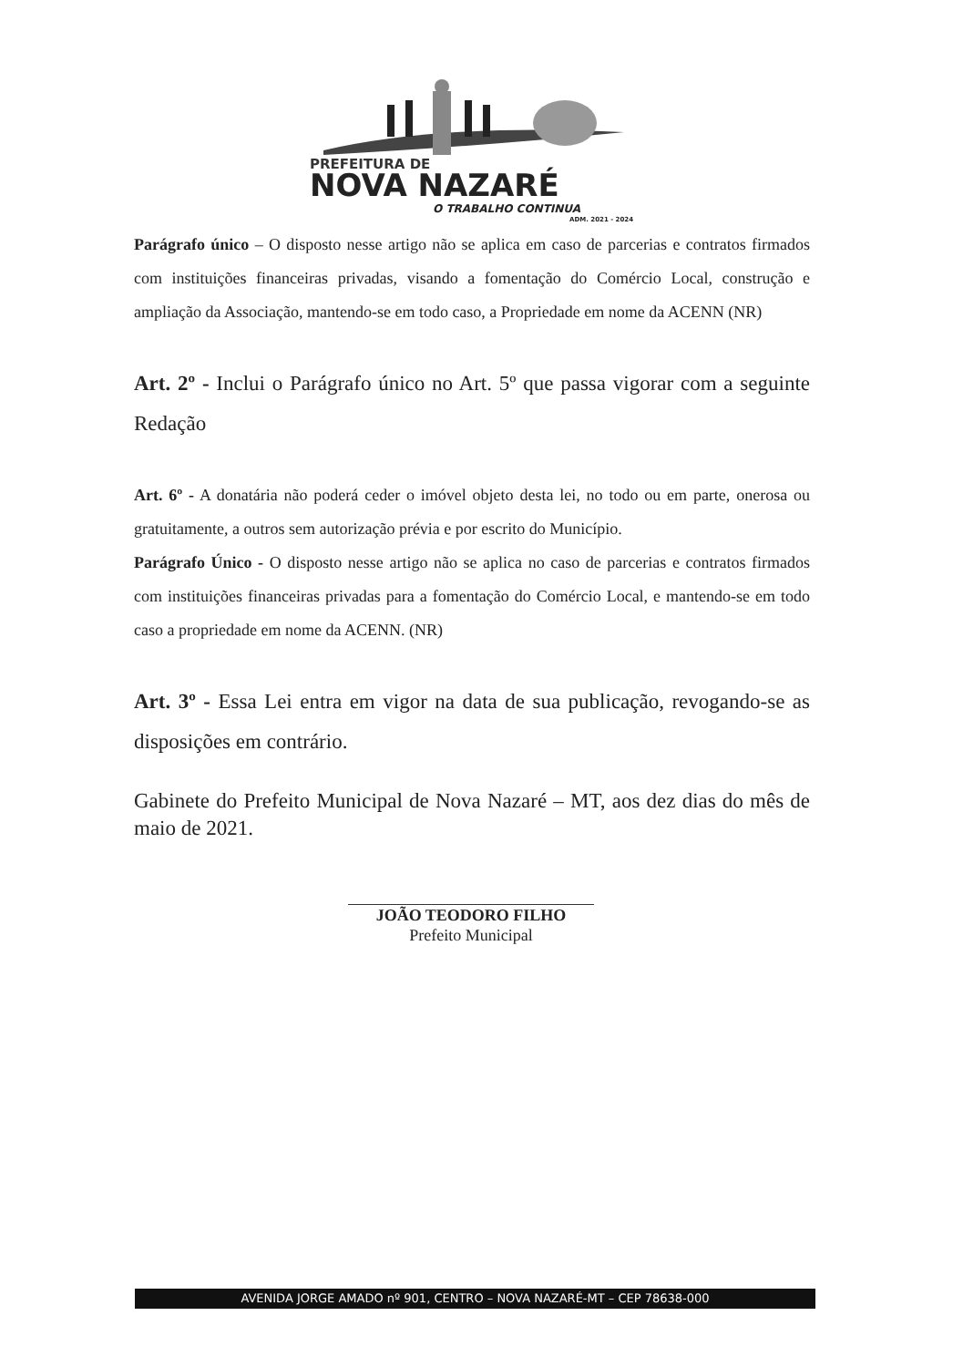PREFEITURA DE
NOVA NAZARÉ
O TRABALHO CONTINUA
ADM. 2021 - 2024
Parágrafo único – O disposto nesse artigo não se aplica em caso de parcerias e contratos firmados com instituições financeiras privadas, visando a fomentação do Comércio Local, construção e ampliação da Associação, mantendo-se em todo caso, a Propriedade em nome da ACENN (NR)
Art. 2º - Inclui o Parágrafo único no Art. 5º que passa vigorar com a seguinte Redação
Art. 6º - A donatária não poderá ceder o imóvel objeto desta lei, no todo ou em parte, onerosa ou gratuitamente, a outros sem autorização prévia e por escrito do Município.
Parágrafo Único - O disposto nesse artigo não se aplica no caso de parcerias e contratos firmados com instituições financeiras privadas para a fomentação do Comércio Local, e mantendo-se em todo caso a propriedade em nome da ACENN. (NR)
Art. 3º - Essa Lei entra em vigor na data de sua publicação, revogando-se as disposições em contrário.
Gabinete do Prefeito Municipal de Nova Nazaré – MT, aos dez dias do mês de maio de 2021.
JOÃO TEODORO FILHO
Prefeito Municipal
AVENIDA JORGE AMADO nº 901, CENTRO – NOVA NAZARÉ-MT – CEP 78638-000